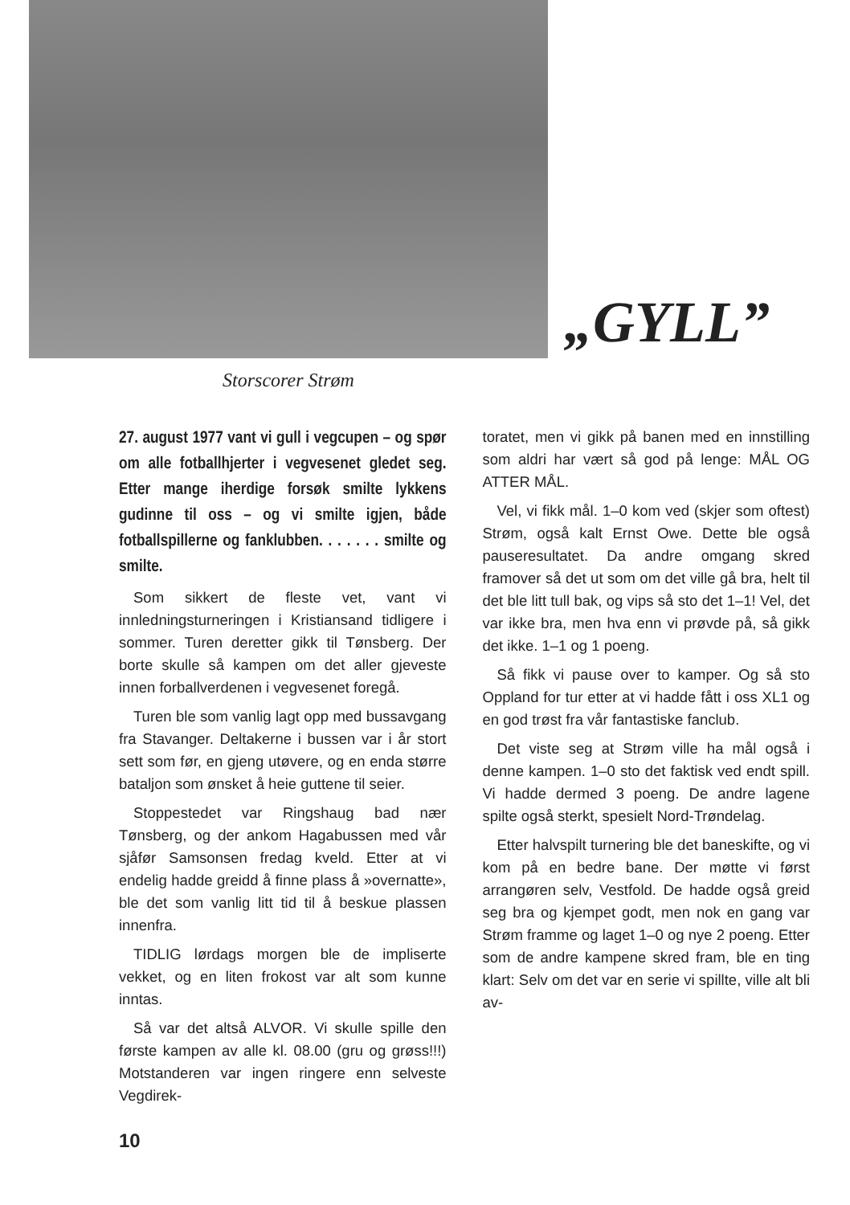Storscorer Strøm
„GYLL”
27. august 1977 vant vi gull i vegcupen – og spør om alle fotballhjerter i vegvesenet gledet seg. Etter mange iherdige forsøk smilte lykkens gudinne til oss – og vi smilte igjen, både fotballspillerne og fanklubben. . . . . . . smilte og smilte.
Som sikkert de fleste vet, vant vi innledningsturneringen i Kristiansand tidligere i sommer. Turen deretter gikk til Tønsberg. Der borte skulle så kampen om det aller gjeveste innen forballverdenen i vegvesenet foregå.
Turen ble som vanlig lagt opp med bussavgang fra Stavanger. Deltakerne i bussen var i år stort sett som før, en gjeng utøvere, og en enda større bataljon som ønsket å heie guttene til seier.
Stoppestedet var Ringshaug bad nær Tønsberg, og der ankom Hagabussen med vår sjåfør Samsonsen fredag kveld. Etter at vi endelig hadde greidd å finne plass å »overnatte», ble det som vanlig litt tid til å beskue plassen innenfra.
TIDLIG lørdags morgen ble de impliserte vekket, og en liten frokost var alt som kunne inntas.
Så var det altså ALVOR. Vi skulle spille den første kampen av alle kl. 08.00 (gru og grøss!!!) Motstanderen var ingen ringere enn selveste Vegdirek-
toratet, men vi gikk på banen med en innstilling som aldri har vært så god på lenge: MÅL OG ATTER MÅL.
Vel, vi fikk mål. 1–0 kom ved (skjer som oftest) Strøm, også kalt Ernst Owe. Dette ble også pauseresultatet. Da andre omgang skred framover så det ut som om det ville gå bra, helt til det ble litt tull bak, og vips så sto det 1–1! Vel, det var ikke bra, men hva enn vi prøvde på, så gikk det ikke. 1–1 og 1 poeng.
Så fikk vi pause over to kamper. Og så sto Oppland for tur etter at vi hadde fått i oss XL1 og en god trøst fra vår fantastiske fanclub.
Det viste seg at Strøm ville ha mål også i denne kampen. 1–0 sto det faktisk ved endt spill. Vi hadde dermed 3 poeng. De andre lagene spilte også sterkt, spesielt Nord-Trøndelag.
Etter halvspilt turnering ble det baneskifte, og vi kom på en bedre bane. Der møtte vi først arrangøren selv, Vestfold. De hadde også greid seg bra og kjempet godt, men nok en gang var Strøm framme og laget 1–0 og nye 2 poeng. Etter som de andre kampene skred fram, ble en ting klart: Selv om det var en serie vi spillte, ville alt bli av-
10